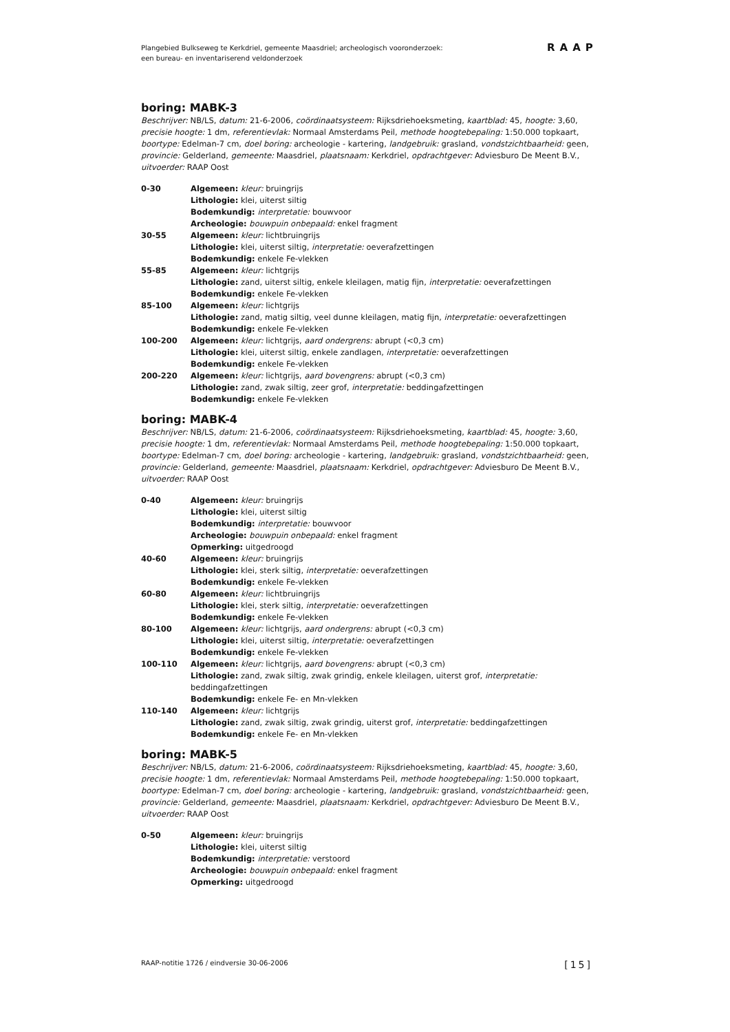Plangebied Bulkseweg te Kerkdriel, gemeente Maasdriel; archeologisch vooronderzoek:
een bureau- en inventariserend veldonderzoek
RAAP
boring: MABK-3
Beschrijver: NB/LS, datum: 21-6-2006, coördinaatsysteem: Rijksdriehoeksmeting, kaartblad: 45, hoogte: 3,60, precisie hoogte: 1 dm, referentievlak: Normaal Amsterdams Peil, methode hoogtebepaling: 1:50.000 topkaart, boortype: Edelman-7 cm, doel boring: archeologie - kartering, landgebruik: grasland, vondstzichtbaarheid: geen, provincie: Gelderland, gemeente: Maasdriel, plaatsnaam: Kerkdriel, opdrachtgever: Adviesburo De Meent B.V., uitvoerder: RAAP Oost
| 0-30 | Algemeen: kleur: bruingrijs Lithologie: klei, uiterst siltig Bodemkundig: interpretatie: bouwvoor Archeologie: bouwpuin onbepaald: enkel fragment |
| 30-55 | Algemeen: kleur: lichtbruingrijs Lithologie: klei, uiterst siltig, interpretatie: oeverafzettingen Bodemkundig: enkele Fe-vlekken |
| 55-85 | Algemeen: kleur: lichtgrijs Lithologie: zand, uiterst siltig, enkele kleilagen, matig fijn, interpretatie: oeverafzettingen Bodemkundig: enkele Fe-vlekken |
| 85-100 | Algemeen: kleur: lichtgrijs Lithologie: zand, matig siltig, veel dunne kleilagen, matig fijn, interpretatie: oeverafzettingen Bodemkundig: enkele Fe-vlekken |
| 100-200 | Algemeen: kleur: lichtgrijs, aard ondergrens: abrupt (<0,3 cm) Lithologie: klei, uiterst siltig, enkele zandlagen, interpretatie: oeverafzettingen Bodemkundig: enkele Fe-vlekken |
| 200-220 | Algemeen: kleur: lichtgrijs, aard bovengrens: abrupt (<0,3 cm) Lithologie: zand, zwak siltig, zeer grof, interpretatie: beddingafzettingen Bodemkundig: enkele Fe-vlekken |
boring: MABK-4
Beschrijver: NB/LS, datum: 21-6-2006, coördinaatsysteem: Rijksdriehoeksmeting, kaartblad: 45, hoogte: 3,60, precisie hoogte: 1 dm, referentievlak: Normaal Amsterdams Peil, methode hoogtebepaling: 1:50.000 topkaart, boortype: Edelman-7 cm, doel boring: archeologie - kartering, landgebruik: grasland, vondstzichtbaarheid: geen, provincie: Gelderland, gemeente: Maasdriel, plaatsnaam: Kerkdriel, opdrachtgever: Adviesburo De Meent B.V., uitvoerder: RAAP Oost
| 0-40 | Algemeen: kleur: bruingrijs Lithologie: klei, uiterst siltig Bodemkundig: interpretatie: bouwvoor Archeologie: bouwpuin onbepaald: enkel fragment Opmerking: uitgedroogd |
| 40-60 | Algemeen: kleur: bruingrijs Lithologie: klei, sterk siltig, interpretatie: oeverafzettingen Bodemkundig: enkele Fe-vlekken |
| 60-80 | Algemeen: kleur: lichtbruingrijs Lithologie: klei, sterk siltig, interpretatie: oeverafzettingen Bodemkundig: enkele Fe-vlekken |
| 80-100 | Algemeen: kleur: lichtgrijs, aard ondergrens: abrupt (<0,3 cm) Lithologie: klei, uiterst siltig, interpretatie: oeverafzettingen Bodemkundig: enkele Fe-vlekken |
| 100-110 | Algemeen: kleur: lichtgrijs, aard bovengrens: abrupt (<0,3 cm) Lithologie: zand, zwak siltig, zwak grindig, enkele kleilagen, uiterst grof, interpretatie: beddingafzettingen Bodemkundig: enkele Fe- en Mn-vlekken |
| 110-140 | Algemeen: kleur: lichtgrijs Lithologie: zand, zwak siltig, zwak grindig, uiterst grof, interpretatie: beddingafzettingen Bodemkundig: enkele Fe- en Mn-vlekken |
boring: MABK-5
Beschrijver: NB/LS, datum: 21-6-2006, coördinaatsysteem: Rijksdriehoeksmeting, kaartblad: 45, hoogte: 3,60, precisie hoogte: 1 dm, referentievlak: Normaal Amsterdams Peil, methode hoogtebepaling: 1:50.000 topkaart, boortype: Edelman-7 cm, doel boring: archeologie - kartering, landgebruik: grasland, vondstzichtbaarheid: geen, provincie: Gelderland, gemeente: Maasdriel, plaatsnaam: Kerkdriel, opdrachtgever: Adviesburo De Meent B.V., uitvoerder: RAAP Oost
| 0-50 | Algemeen: kleur: bruingrijs Lithologie: klei, uiterst siltig Bodemkundig: interpretatie: verstoord Archeologie: bouwpuin onbepaald: enkel fragment Opmerking: uitgedroogd |
RAAP-notitie 1726 / eindversie 30-06-2006 [15]